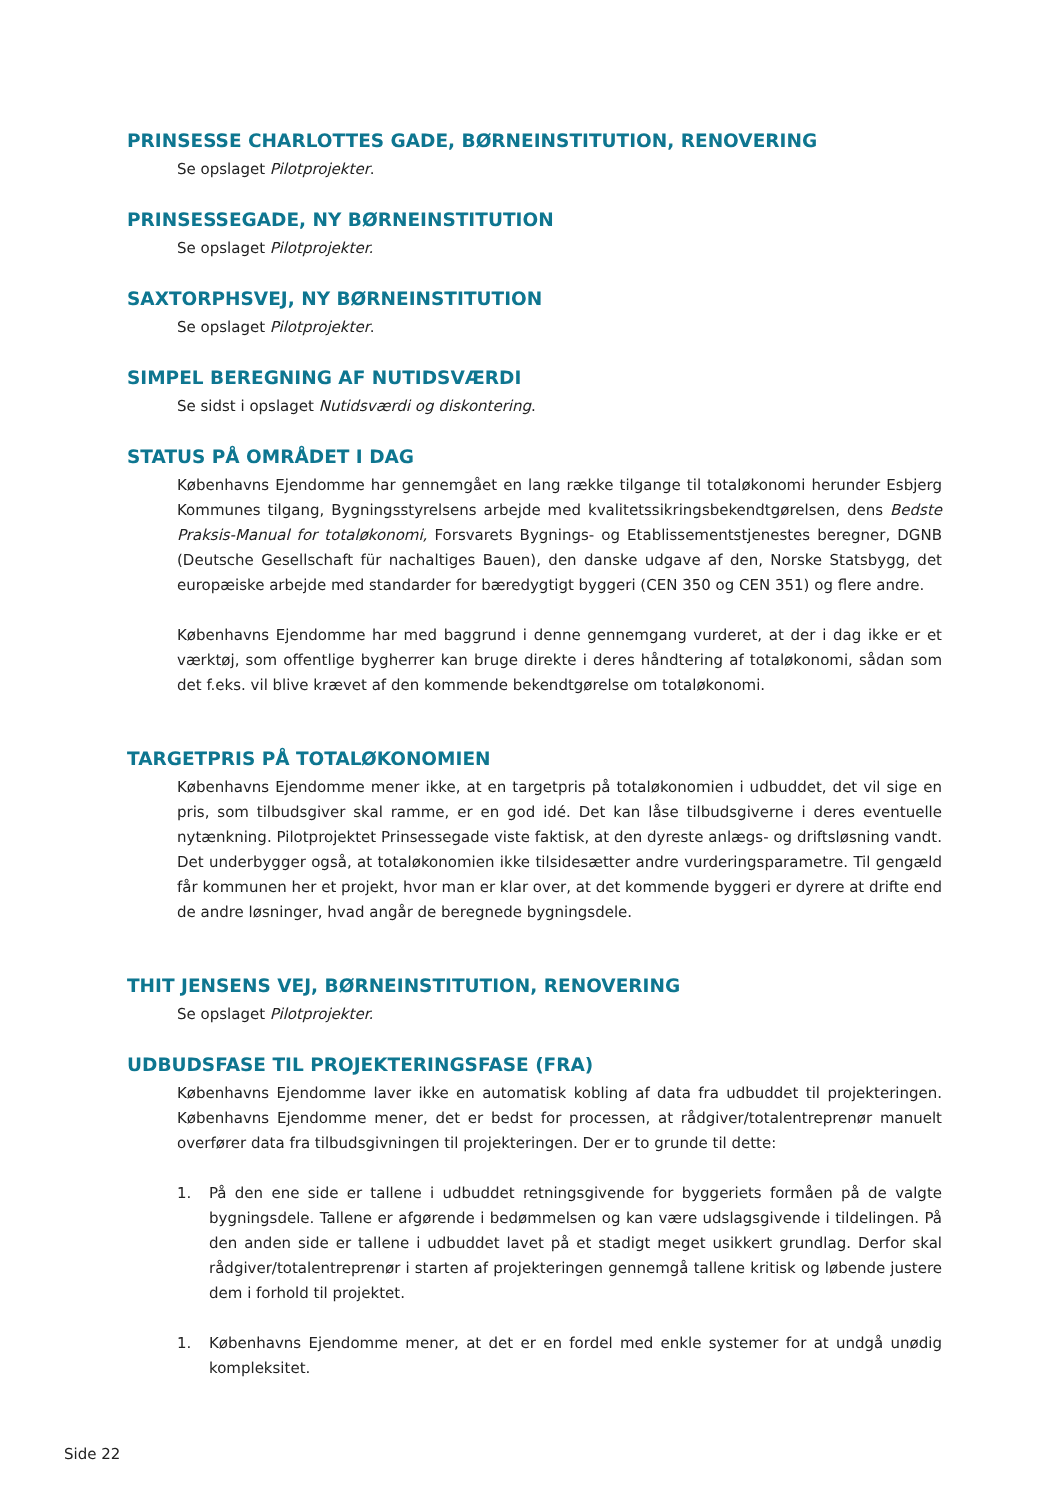PRINSESSE CHARLOTTES GADE, BØRNEINSTITUTION, RENOVERING
Se opslaget Pilotprojekter.
PRINSESSEGADE, NY BØRNEINSTITUTION
Se opslaget Pilotprojekter.
SAXTORPHSVEJ, NY BØRNEINSTITUTION
Se opslaget Pilotprojekter.
SIMPEL BEREGNING AF NUTIDSVÆRDI
Se sidst i opslaget Nutidsværdi og diskontering.
STATUS PÅ OMRÅDET I DAG
Københavns Ejendomme har gennemgået en lang række tilgange til totaløkonomi herunder Esbjerg Kommunes tilgang, Bygningsstyrelsens arbejde med kvalitetssikringsbekendtgørelsen, dens Bedste Praksis-Manual for totaløkonomi, Forsvarets Bygnings- og Etablissementstjenestes beregner, DGNB (Deutsche Gesellschaft für nachaltiges Bauen), den danske udgave af den, Norske Statsbygg, det europæiske arbejde med standarder for bæredygtigt byggeri (CEN 350 og CEN 351) og flere andre.
Københavns Ejendomme har med baggrund i denne gennemgang vurderet, at der i dag ikke er et værktøj, som offentlige bygherrer kan bruge direkte i deres håndtering af totaløkonomi, sådan som det f.eks. vil blive krævet af den kommende bekendtgørelse om totaløkonomi.
TARGETPRIS PÅ TOTALØKONOMIEN
Københavns Ejendomme mener ikke, at en targetpris på totaløkonomien i udbuddet, det vil sige en pris, som tilbudsgiver skal ramme, er en god idé. Det kan låse tilbudsgiverne i deres eventuelle nytænkning. Pilotprojektet Prinsessegade viste faktisk, at den dyreste anlægs- og driftsløsning vandt. Det underbygger også, at totaløkonomien ikke tilsidesætter andre vurderingsparametre. Til gengæld får kommunen her et projekt, hvor man er klar over, at det kommende byggeri er dyrere at drifte end de andre løsninger, hvad angår de beregnede bygningsdele.
THIT JENSENS VEJ, BØRNEINSTITUTION, RENOVERING
Se opslaget Pilotprojekter.
UDBUDSFASE TIL PROJEKTERINGSFASE (FRA)
Københavns Ejendomme laver ikke en automatisk kobling af data fra udbuddet til projekteringen. Københavns Ejendomme mener, det er bedst for processen, at rådgiver/totalentreprenør manuelt overfører data fra tilbudsgivningen til projekteringen. Der er to grunde til dette:
1. På den ene side er tallene i udbuddet retningsgivende for byggeriets formåen på de valgte bygningsdele. Tallene er afgørende i bedømmelsen og kan være udslagsgivende i tildelingen. På den anden side er tallene i udbuddet lavet på et stadigt meget usikkert grundlag. Derfor skal rådgiver/totalentreprenør i starten af projekteringen gennemgå tallene kritisk og løbende justere dem i forhold til projektet.
1. Københavns Ejendomme mener, at det er en fordel med enkle systemer for at undgå unødig kompleksitet.
Side 22